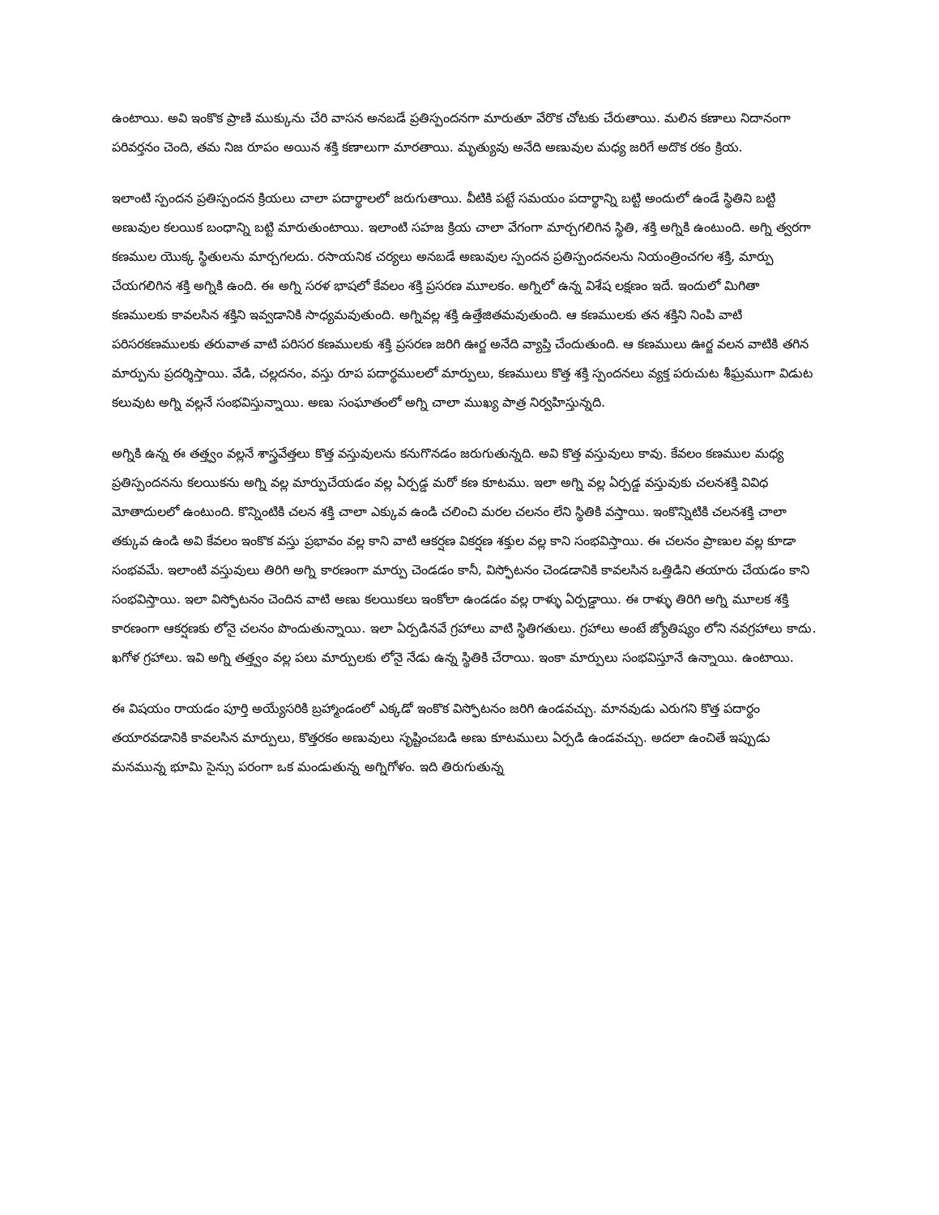ఉంటాయి. అవి ఇంకొక ప్రాణి ముక్కును చేరి వాసన అనబడే ప్రతిస్పందనగా మారుతూ వేరొక చోటకు చేరుతాయి. మలిన కణాలు నిదానంగా పరివర్తనం చెంది, తమ నిజ రూపం అయిన శక్తి కణాలుగా మారతాయి. మృత్యువు అనేది అణువుల మధ్య జరిగే అదొక రకం క్రియ.
ఇలాంటి స్పందన ప్రతిస్పందన క్రియలు చాలా పదార్థాలలో జరుగుతాయి. వీటికి పట్టే సమయం పదార్థాన్ని బట్టి అందులో ఉండే స్థితిని బట్టి అణువుల కలయిక బంధాన్ని బట్టి మారుతుంటాయి. ఇలాంటి సహజ క్రియ చాలా వేగంగా మార్చగలిగిన స్థితి, శక్తి అగ్నికి ఉంటుంది. అగ్ని త్వరగా కణముల యొక్క స్థితులను మార్చగలదు. రసాయనిక చర్యలు అనబడే అణువుల స్పందన ప్రతిస్పందనలను నియంత్రించగల శక్తి, మార్పు చేయగలిగిన శక్తి అగ్నికి ఉంది. ఈ అగ్ని సరళ భాషలో కేవలం శక్తి ప్రసరణ మూలకం. అగ్నిలో ఉన్న విశేష లక్షణం ఇదే. ఇందులో మిగితా కణములకు కావలసిన శక్తిని ఇవ్వడానికి సాధ్యమవుతుంది. అగ్నివల్ల శక్తి ఉత్తేజితమవుతుంది. ఆ కణములకు తన శక్తిని నింపి వాటి పరిసరకణములకు తరువాత వాటి పరిసర కణములకు శక్తి ప్రసరణ జరిగి ఊర్జ అనేది వ్యాప్తి చేందుతుంది. ఆ కణములు ఊర్జ వలన వాటికి తగిన మార్పును ప్రదర్శిస్తాయి. వేడి, చల్లదనం, వస్తు రూప పదార్థములలో మార్పులు, కణములు కొత్త శక్తి స్పందనలు వ్యక్త పరుచుట శీఘ్రముగా విడుట కలువుట అగ్ని వల్లనే సంభవిస్తున్నాయి. అణు సంఘాతంలో అగ్ని చాలా ముఖ్య పాత్ర నిర్వహిస్తున్నది.
అగ్నికి ఉన్న ఈ తత్త్వం వల్లనే శాస్త్రవేత్తలు కొత్త వస్తువులను కనుగొనడం జరుగుతున్నది. అవి కొత్త వస్తువులు కావు. కేవలం కణముల మధ్య ప్రతిస్పందనను కలయికను అగ్ని వల్ల మార్పుచేయడం వల్ల ఏర్పడ్డ మరో కణ కూటము. ఇలా అగ్ని వల్ల ఏర్పడ్డ వస్తువుకు చలనశక్తి వివిధ మోతాదులలో ఉంటుంది. కొన్నింటికి చలన శక్తి చాలా ఎక్కువ ఉండి చలించి మరల చలనం లేని స్థితికి వస్తాయి. ఇంకొన్నిటికి చలనశక్తి చాలా తక్కువ ఉండి అవి కేవలం ఇంకొక వస్తు ప్రభావం వల్ల కాని వాటి ఆకర్షణ వికర్షణ శక్తుల వల్ల కాని సంభవిస్తాయి. ఈ చలనం ప్రాణుల వల్ల కూడా సంభవమే. ఇలాంటి వస్తువులు తిరిగి అగ్ని కారణంగా మార్పు చెండడం కానీ, విస్ఫోటనం చెండడానికి కావలసిన ఒత్తిడిని తయారు చేయడం కాని సంభవిస్తాయి. ఇలా విస్ఫోటనం చెందిన వాటి అణు కలయికలు ఇంకోలా ఉండడం వల్ల రాళ్ళు ఏర్పడ్డాయి. ఈ రాళ్ళు తిరిగి అగ్ని మూలక శక్తి కారణంగా ఆకర్షణకు లోనై చలనం పొందుతున్నాయి. ఇలా ఏర్పడినవే గ్రహాలు వాటి స్థితిగతులు. గ్రహాలు అంటే జ్యోతిష్యం లోని నవగ్రహాలు కాదు. ఖగోళ గ్రహాలు. ఇవి అగ్ని తత్త్వం వల్ల పలు మార్పులకు లోనై నేడు ఉన్న స్థితికి చేరాయి. ఇంకా మార్పులు సంభవిస్తూనే ఉన్నాయి. ఉంటాయి.
ఈ విషయం రాయడం పూర్తి అయ్యేసరికి బ్రహ్మాండంలో ఎక్కడో ఇంకొక విస్ఫోటనం జరిగి ఉండవచ్చు. మానవుడు ఎరుగని కొత్త పదార్థం తయారవడానికి కావలసిన మార్పులు, కొత్తరకం అణువులు సృష్టించబడి అణు కూటములు ఏర్పడి ఉండవచ్చు. అదలా ఉంచితే ఇప్పుడు మనమున్న భూమి సైన్సు పరంగా ఒక మండుతున్న అగ్నిగోళం. ఇది తిరుగుతున్న